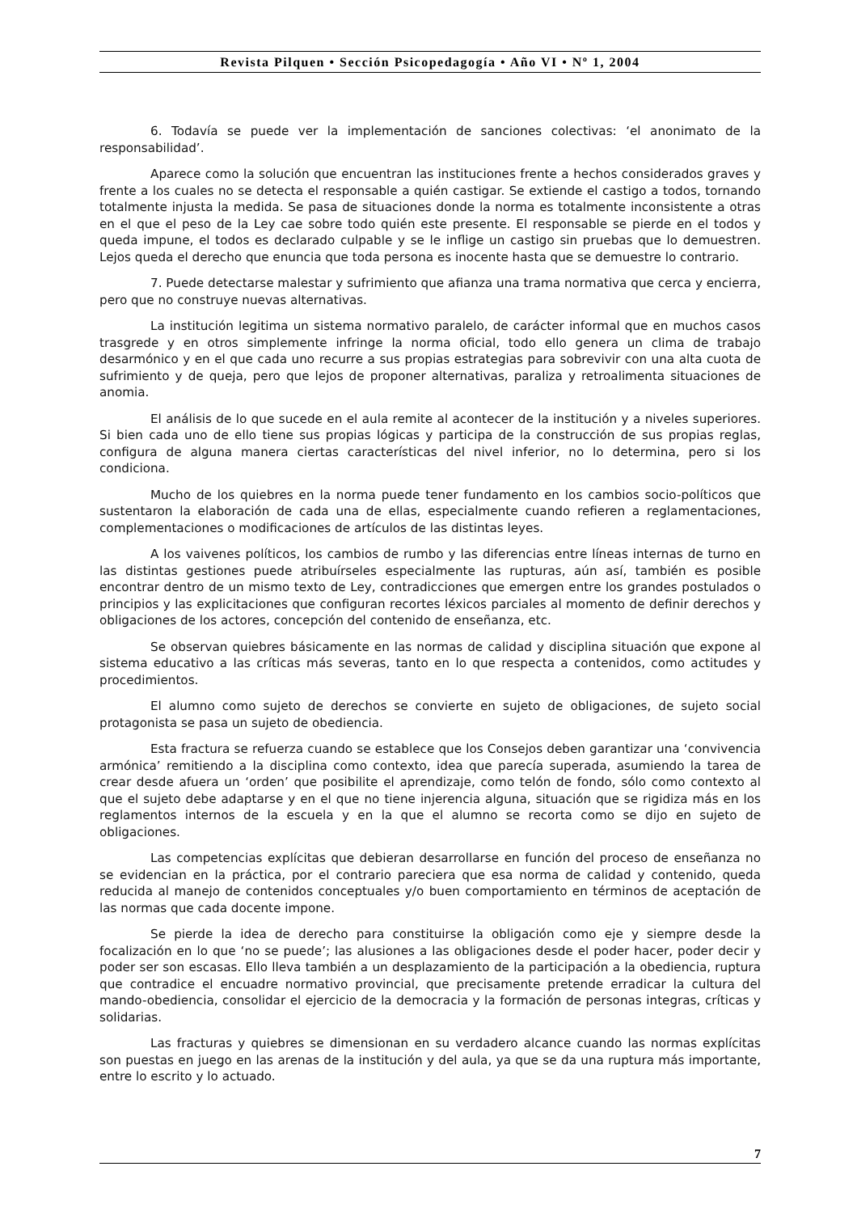Revista Pilquen • Sección Psicopedagogía • Año VI • Nº 1, 2004
6. Todavía se puede ver la implementación de sanciones colectivas: ‘el anonimato de la responsabilidad’.
Aparece como la solución que encuentran las instituciones frente a hechos considerados graves y frente a los cuales no se detecta el responsable a quién castigar. Se extiende el castigo a todos, tornando totalmente injusta la medida. Se pasa de situaciones donde la norma es totalmente inconsistente a otras en el que el peso de la Ley cae sobre todo quién este presente. El responsable se pierde en el todos y queda impune, el todos es declarado culpable y se le inflige un castigo sin pruebas que lo demuestren. Lejos queda el derecho que enuncia que toda persona es inocente hasta que se demuestre lo contrario.
7. Puede detectarse malestar y sufrimiento que afianza una trama normativa que cerca y encierra, pero que no construye nuevas alternativas.
La institución legitima un sistema normativo paralelo, de carácter informal que en muchos casos trasgrede y en otros simplemente infringe la norma oficial, todo ello genera un clima de trabajo desarmónico y en el que cada uno recurre a sus propias estrategias para sobrevivir con una alta cuota de sufrimiento y de queja, pero que lejos de proponer alternativas, paraliza y retroalimenta situaciones de anomia.
El análisis de lo que sucede en el aula remite al acontecer de la institución y a niveles superiores. Si bien cada uno de ello tiene sus propias lógicas y participa de la construcción de sus propias reglas, configura de alguna manera ciertas características del nivel inferior, no lo determina, pero si los condiciona.
Mucho de los quiebres en la norma puede tener fundamento en los cambios socio-políticos que sustentaron la elaboración de cada una de ellas, especialmente cuando refieren a reglamentaciones, complementaciones o modificaciones de artículos de las distintas leyes.
A los vaivenes políticos, los cambios de rumbo y las diferencias entre líneas internas de turno en las distintas gestiones puede atribuírseles especialmente las rupturas, aún así, también es posible encontrar dentro de un mismo texto de Ley, contradicciones que emergen entre los grandes postulados o principios y las explicitaciones que configuran recortes léxicos parciales al momento de definir derechos y obligaciones de los actores, concepción del contenido de enseñanza, etc.
Se observan quiebres básicamente en las normas de calidad y disciplina situación que expone al sistema educativo a las críticas más severas, tanto en lo que respecta a contenidos, como actitudes y procedimientos.
El alumno como sujeto de derechos se convierte en sujeto de obligaciones, de sujeto social protagonista se pasa un sujeto de obediencia.
Esta fractura se refuerza cuando se establece que los Consejos deben garantizar una ‘convivencia armónica’ remitiendo a la disciplina como contexto, idea que parecía superada, asumiendo la tarea de crear desde afuera un ‘orden’ que posibilite el aprendizaje, como telón de fondo, sólo como contexto al que el sujeto debe adaptarse y en el que no tiene injerencia alguna, situación que se rigidiza más en los reglamentos internos de la escuela y en la que el alumno se recorta como se dijo en sujeto de obligaciones.
Las competencias explícitas que debieran desarrollarse en función del proceso de enseñanza no se evidencian en la práctica, por el contrario pareciera que esa norma de calidad y contenido, queda reducida al manejo de contenidos conceptuales y/o buen comportamiento en términos de aceptación de las normas que cada docente impone.
Se pierde la idea de derecho para constituirse la obligación como eje y siempre desde la focalización en lo que ‘no se puede’; las alusiones a las obligaciones desde el poder hacer, poder decir y poder ser son escasas. Ello lleva también a un desplazamiento de la participación a la obediencia, ruptura que contradice el encuadre normativo provincial, que precisamente pretende erradicar la cultura del mando-obediencia, consolidar el ejercicio de la democracia y la formación de personas integras, críticas y solidarias.
Las fracturas y quiebres se dimensionan en su verdadero alcance cuando las normas explícitas son puestas en juego en las arenas de la institución y del aula, ya que se da una ruptura más importante, entre lo escrito y lo actuado.
7